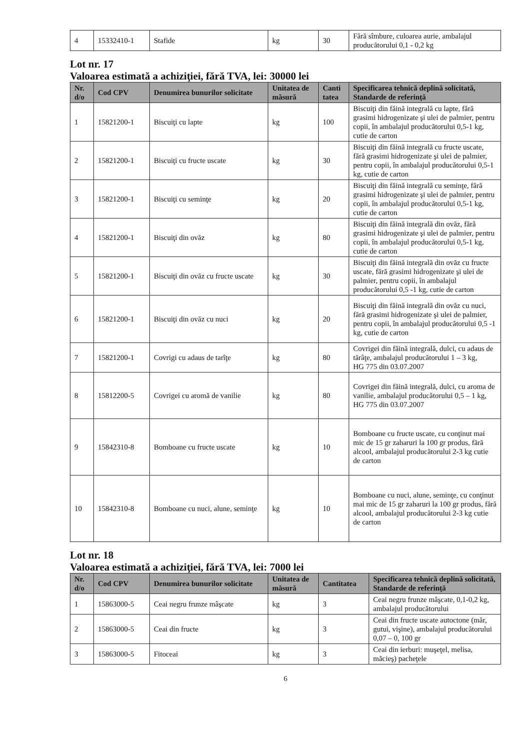| 4 | 15332410-1 | Stafide | kg | 30 | Fără sîmbure, culoarea aurie, ambalajul producătorului 0,1 - 0,2 kg |
Lot nr. 17
Valoarea estimată a achiziţiei, fără TVA, lei: 30000 lei
| Nr. d/o | Cod CPV | Denumirea bunurilor solicitate | Unitatea de măsură | Canti tatea | Specificarea tehnică deplină solicitată, Standarde de referinţă |
| --- | --- | --- | --- | --- | --- |
| 1 | 15821200-1 | Biscuiţi cu lapte | kg | 100 | Biscuiţi din făină integrală cu lapte, fără grasimi hidrogenizate şi ulei de palmier, pentru copii, în ambalajul producătorului 0,5-1 kg, cutie de carton |
| 2 | 15821200-1 | Biscuiţi cu fructe uscate | kg | 30 | Biscuiţi din făină integrală cu fructe uscate, fără grasimi hidrogenizate şi ulei de palmier, pentru copii, în ambalajul producătorului 0,5-1 kg, cutie de carton |
| 3 | 15821200-1 | Biscuiţi cu seminţe | kg | 20 | Biscuiţi din făină integrală cu seminţe, fără grasimi hidrogenizate şi ulei de palmier, pentru copii, în ambalajul producătorului 0,5-1 kg, cutie de carton |
| 4 | 15821200-1 | Biscuiţi din ovăz | kg | 80 | Biscuiţi din făină integrală din ovăz, fără grasimi hidrogenizate şi ulei de palmier, pentru copii, în ambalajul producătorului 0,5-1 kg, cutie de carton |
| 5 | 15821200-1 | Biscuiţi din ovăz cu fructe uscate | kg | 30 | Biscuiţi din făină integrală din ovăz cu fructe uscate, fără grasimi hidrogenizate şi ulei de palmier, pentru copii, în ambalajul producătorului 0,5 -1 kg, cutie de carton |
| 6 | 15821200-1 | Biscuiţi din ovăz cu nuci | kg | 20 | Biscuiţi din făină integrală din ovăz cu nuci, fără grasimi hidrogenizate şi ulei de palmier, pentru copii, în ambalajul producătorului 0,5 -1 kg, cutie de carton |
| 7 | 15821200-1 | Covrigi cu adaus de tarîţe | kg | 80 | Covrigei din făină integrală, dulci, cu adaus de tărâţe, ambalajul producătorului 1 – 3 kg, HG 775 din 03.07.2007 |
| 8 | 15812200-5 | Covrigei cu aromă de vanilie | kg | 80 | Covrigei din făină integrală, dulci, cu aroma de vanilie, ambalajul producătorului 0,5 – 1 kg, HG 775 din 03.07.2007 |
| 9 | 15842310-8 | Bomboane cu fructe uscate | kg | 10 | Bomboane cu fructe uscate, cu conţinut mai mic de 15 gr zaharuri la 100 gr produs, fără alcool, ambalajul producătorului 2-3 kg cutie de carton |
| 10 | 15842310-8 | Bomboane cu nuci, alune, seminţe | kg | 10 | Bomboane cu nuci, alune, seminţe, cu conţinut mai mic de 15 gr zaharuri la 100 gr produs, fără alcool, ambalajul producătorului 2-3 kg cutie de carton |
Lot nr. 18
Valoarea estimată a achiziţiei, fără TVA, lei: 7000 lei
| Nr. d/o | Cod CPV | Denumirea bunurilor solicitate | Unitatea de măsură | Cantitatea | Specificarea tehnică deplină solicitată, Standarde de referinţă |
| --- | --- | --- | --- | --- | --- |
| 1 | 15863000-5 | Ceai negru frunze mâşcate | kg | 3 | Ceai negru frunze mâşcate, 0,1-0,2 kg, ambalajul producătorului |
| 2 | 15863000-5 | Ceai din fructe | kg | 3 | Ceai din fructe uscate autoctone (măr, gutui, vişine), ambalajul producătorului 0,07 – 0, 100 gr |
| 3 | 15863000-5 | Fitoceai | kg | 3 | Ceai din ierburi: muşeţel, melisa, măcieş) pacheţele |
6